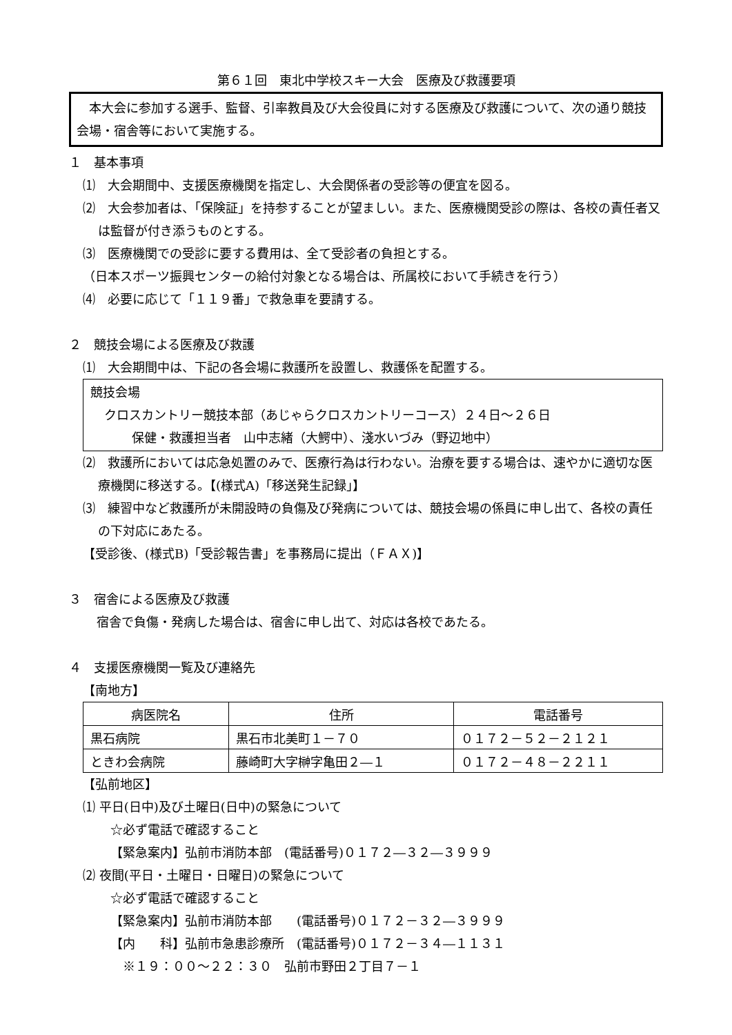第６１回　東北中学校スキー大会　医療及び救護要項
　本大会に参加する選手、監督、引率教員及び大会役員に対する医療及び救護について、次の通り競技会場・宿舎等において実施する。
１　基本事項
⑴　大会期間中、支援医療機関を指定し、大会関係者の受診等の便宜を図る。
⑵　大会参加者は、「保険証」を持参することが望ましい。また、医療機関受診の際は、各校の責任者又は監督が付き添うものとする。
⑶　医療機関での受診に要する費用は、全て受診者の負担とする。
（日本スポーツ振興センターの給付対象となる場合は、所属校において手続きを行う）
⑷　必要に応じて「１１９番」で救急車を要請する。
２　競技会場による医療及び救護
⑴　大会期間中は、下記の各会場に救護所を設置し、救護係を配置する。
競技会場
クロスカントリー競技本部（あじゃらクロスカントリーコース）２４日～２６日
保健・救護担当者　山中志緒（大鰐中）、淺水いづみ（野辺地中）
⑵　救護所においては応急処置のみで、医療行為は行わない。治療を要する場合は、速やかに適切な医療機関に移送する。【(様式A)「移送発生記録」】
⑶　練習中など救護所が未開設時の負傷及び発病については、競技会場の係員に申し出て、各校の責任の下対応にあたる。
【受診後、(様式B)「受診報告書」を事務局に提出（ＦＡＸ)】
３　宿舎による医療及び救護
宿舎で負傷・発病した場合は、宿舎に申し出て、対応は各校であたる。
４　支援医療機関一覧及び連絡先
【南地方】
| 病医院名 | 住所 | 電話番号 |
| --- | --- | --- |
| 黒石病院 | 黒石市北美町１－７０ | ０１７２－５２－２１２１ |
| ときわ会病院 | 藤崎町大字榊字亀田２―１ | ０１７２－４８－２２１１ |
【弘前地区】
⑴ 平日(日中)及び土曜日(日中)の緊急について
☆必ず電話で確認すること
【緊急案内】弘前市消防本部　(電話番号)０１７２―３２―３９９９
⑵ 夜間(平日・土曜日・日曜日)の緊急について
☆必ず電話で確認すること
【緊急案内】弘前市消防本部　　(電話番号)０１７２－３２―３９９９
【内　　科】弘前市急患診療所　(電話番号)０１７２－３４―１１３１
　※１９：００～２２：３０　弘前市野田２丁目７－１